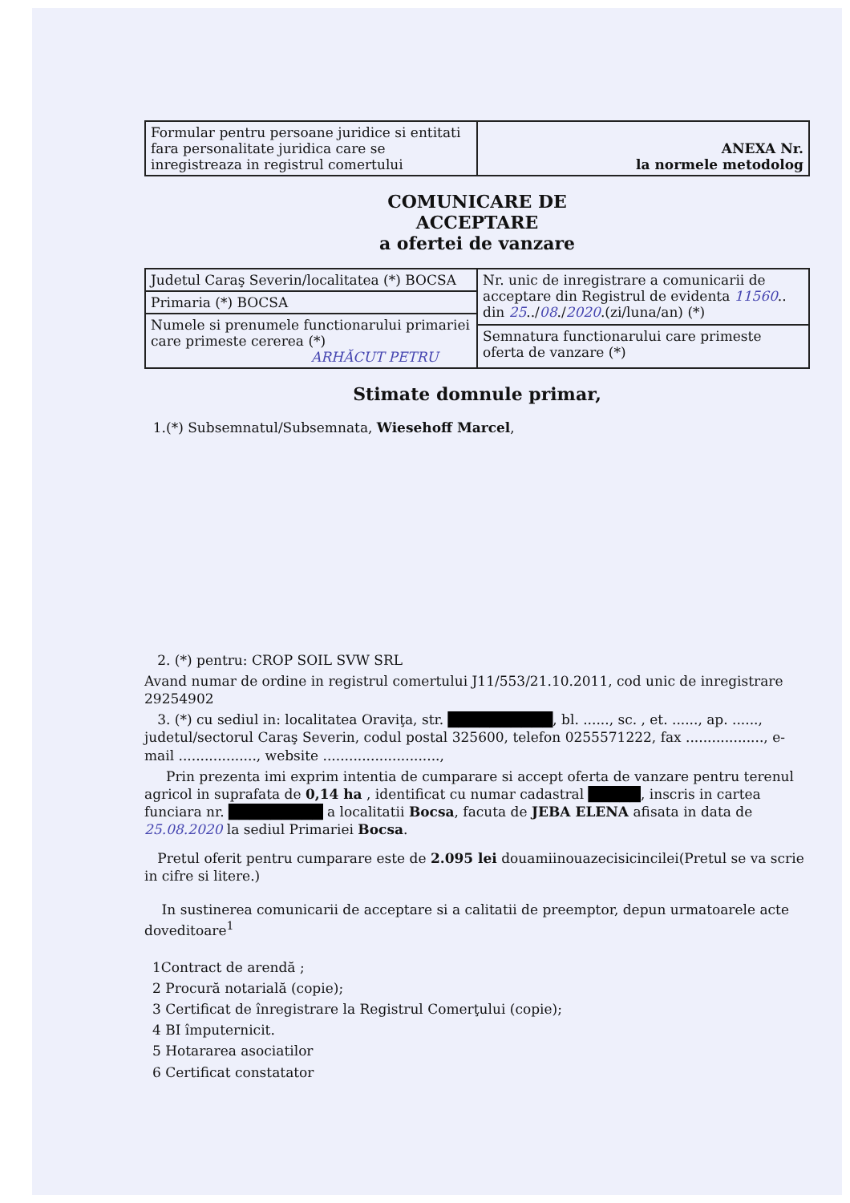| Formular pentru persoane juridice si entitati fara personalitate juridica care se inregistreaza in registrul comertului | ANEXA Nr. la normele metodolog |
COMUNICARE DE
ACCEPTARE
a ofertei de vanzare
| Judetul Caraş Severin/localitatea (*) BOCSA | Nr. unic de inregistrare a comunicarii de acceptare din Registrul de evidenta 11560 .. din 25 ../ 08 ./ 2020 .(zi/luna/an) (*) |
| Primaria (*) BOCSA | |
| Numele si prenumele functionarului primariei care primeste cererea (*) ARHĂCUT PETRU | |
| | Semnatura functionarului care primeste oferta de vanzare (*) |
Stimate domnule primar,
1.(*) Subsemnatul/Subsemnata, Wiesehoff Marcel,
2. (*) pentru: CROP SOIL SVW SRL
Avand numar de ordine in registrul comertului J11/553/21.10.2011, cod unic de inregistrare 29254902
3. (*) cu sediul in: localitatea Oraviţa, str. ██████████, bl. ......, sc. , et. ......, ap. ......, judetul/sectorul Caraş Severin, codul postal 325600, telefon 0255571222, fax .................., e-mail .................., website ...........................,
Prin prezenta imi exprim intentia de cumparare si accept oferta de vanzare pentru terenul agricol in suprafata de 0,14 ha , identificat cu numar cadastral █████, inscris in cartea funciara nr. █████████ a localitatii Bocsa, facuta de JEBA ELENA afisata in data de 25.08.2020 la sediul Primariei Bocsa.
Pretul oferit pentru cumparare este de 2.095 lei douamiinouazecisicincilei(Pretul se va scrie in cifre si litere.)
In sustinerea comunicarii de acceptare si a calitatii de preemptor, depun urmatoarele acte doveditoare<sup>1</sup>
1Contract de arendă ;
2 Procură notarială (copie);
3 Certificat de înregistrare la Registrul Comerţului (copie);
4 BI împuternicit.
5 Hotararea asociatilor
6 Certificat constatator